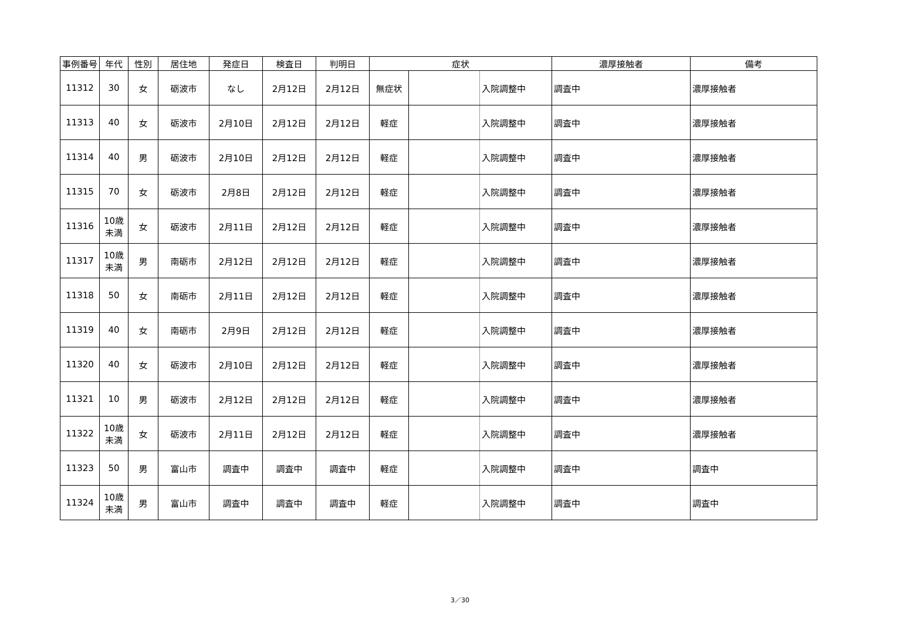| 事例番号 | 年代 | 性別 | 居住地 | 発症日 | 検査日 | 判明日 | 症状 | | | 濃厚接触者 | 備考 |
| --- | --- | --- | --- | --- | --- | --- | --- | --- | --- | --- | --- |
| 11312 | 30 | 女 | 砺波市 | なし | 2月12日 | 2月12日 | 無症状 | | 入院調整中 | 調査中 | 濃厚接触者 |
| 11313 | 40 | 女 | 砺波市 | 2月10日 | 2月12日 | 2月12日 | 軽症 | | 入院調整中 | 調査中 | 濃厚接触者 |
| 11314 | 40 | 男 | 砺波市 | 2月10日 | 2月12日 | 2月12日 | 軽症 | | 入院調整中 | 調査中 | 濃厚接触者 |
| 11315 | 70 | 女 | 砺波市 | 2月8日 | 2月12日 | 2月12日 | 軽症 | | 入院調整中 | 調査中 | 濃厚接触者 |
| 11316 | 10歳 未満 | 女 | 砺波市 | 2月11日 | 2月12日 | 2月12日 | 軽症 | | 入院調整中 | 調査中 | 濃厚接触者 |
| 11317 | 10歳 未満 | 男 | 南砺市 | 2月12日 | 2月12日 | 2月12日 | 軽症 | | 入院調整中 | 調査中 | 濃厚接触者 |
| 11318 | 50 | 女 | 南砺市 | 2月11日 | 2月12日 | 2月12日 | 軽症 | | 入院調整中 | 調査中 | 濃厚接触者 |
| 11319 | 40 | 女 | 南砺市 | 2月9日 | 2月12日 | 2月12日 | 軽症 | | 入院調整中 | 調査中 | 濃厚接触者 |
| 11320 | 40 | 女 | 砺波市 | 2月10日 | 2月12日 | 2月12日 | 軽症 | | 入院調整中 | 調査中 | 濃厚接触者 |
| 11321 | 10 | 男 | 砺波市 | 2月12日 | 2月12日 | 2月12日 | 軽症 | | 入院調整中 | 調査中 | 濃厚接触者 |
| 11322 | 10歳 未満 | 女 | 砺波市 | 2月11日 | 2月12日 | 2月12日 | 軽症 | | 入院調整中 | 調査中 | 濃厚接触者 |
| 11323 | 50 | 男 | 富山市 | 調査中 | 調査中 | 調査中 | 軽症 | | 入院調整中 | 調査中 | 調査中 |
| 11324 | 10歳 未満 | 男 | 富山市 | 調査中 | 調査中 | 調査中 | 軽症 | | 入院調整中 | 調査中 | 調査中 |
3／30